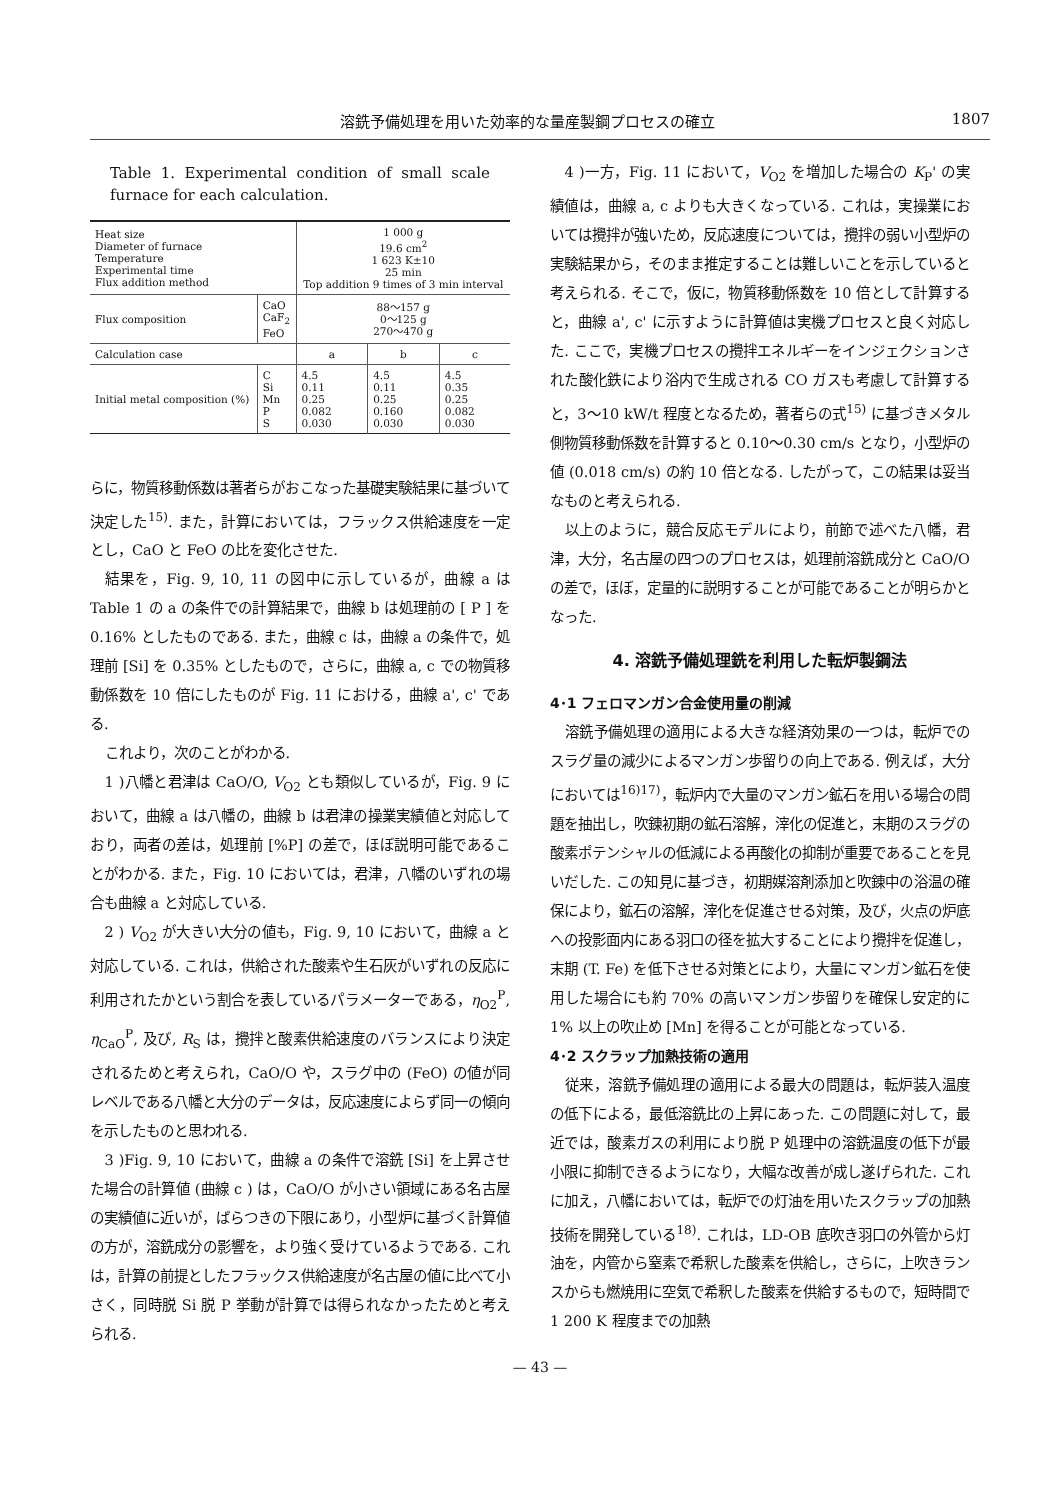溶銑予備処理を用いた効率的な量産製鋼プロセスの確立 1807
Table 1. Experimental condition of small scale furnace for each calculation.
| Heat size Diameter of furnace Temperature Experimental time Flux addition method | | 1 000 g 19.6 cm<sup>2</sup> 1 623 K±10 25 min Top addition 9 times of 3 min interval | | |
| Flux composition | CaO CaF<sub>2</sub> FeO | 88～157 g 0～125 g 270～470 g | | |
| Calculation case | | a | b | c |
| Initial metal composition (%) | C Si Mn P S | 4.5 0.11 0.25 0.082 0.030 | 4.5 0.11 0.25 0.160 0.030 | 4.5 0.35 0.25 0.082 0.030 |
らに，物質移動係数は著者らがおこなった基礎実験結果に基づいて決定した<sup>15)</sup>. また，計算においては，フラックス供給速度を一定とし，CaO と FeO の比を変化させた.
結果を，Fig. 9, 10, 11 の図中に示しているが，曲線 a は Table 1 の a の条件での計算結果で，曲線 b は処理前の [ P ] を 0.16% としたものである. また，曲線 c は，曲線 a の条件で，処理前 [Si] を 0.35% としたもので，さらに，曲線 a, c での物質移動係数を 10 倍にしたものが Fig. 11 における，曲線 a', c' である.
これより，次のことがわかる.
1 )八幡と君津は CaO/O, V<sub>O2</sub> とも類似しているが，Fig. 9 において，曲線 a は八幡の，曲線 b は君津の操業実績値と対応しており，両者の差は，処理前 [%P] の差で，ほぼ説明可能であることがわかる. また，Fig. 10 においては，君津，八幡のいずれの場合も曲線 a と対応している.
2 ) V<sub>O2</sub> が大きい大分の値も，Fig. 9, 10 において，曲線 a と対応している. これは，供給された酸素や生石灰がいずれの反応に利用されたかという割合を表しているパラメーターである，η<sub>O2</sub><sup>P</sup>, η<sub>CaO</sub><sup>P</sup>, 及び, R<sub>S</sub> は，攪拌と酸素供給速度のバランスにより決定されるためと考えられ，CaO/O や，スラグ中の (FeO) の値が同レベルである八幡と大分のデータは，反応速度によらず同一の傾向を示したものと思われる.
3 )Fig. 9, 10 において，曲線 a の条件で溶銑 [Si] を上昇させた場合の計算値 (曲線 c ) は，CaO/O が小さい領域にある名古屋の実績値に近いが，ばらつきの下限にあり，小型炉に基づく計算値の方が，溶銑成分の影響を，より強く受けているようである. これは，計算の前提としたフラックス供給速度が名古屋の値に比べて小さく，同時脱 Si 脱 P 挙動が計算では得られなかったためと考えられる.
4 )一方，Fig. 11 において，V<sub>O2</sub> を増加した場合の K<sub>P</sub>' の実績値は，曲線 a, c よりも大きくなっている. これは，実操業においては攪拌が強いため，反応速度については，攪拌の弱い小型炉の実験結果から，そのまま推定することは難しいことを示していると考えられる. そこで，仮に，物質移動係数を 10 倍として計算すると，曲線 a', c' に示すように計算値は実機プロセスと良く対応した. ここで，実機プロセスの攪拌エネルギーをインジェクションされた酸化鉄により浴内で生成される CO ガスも考慮して計算すると，3～10 kW/t 程度となるため，著者らの式<sup>15)</sup> に基づきメタル側物質移動係数を計算すると 0.10～0.30 cm/s となり，小型炉の値 (0.018 cm/s) の約 10 倍となる. したがって，この結果は妥当なものと考えられる.
以上のように，競合反応モデルにより，前節で述べた八幡，君津，大分，名古屋の四つのプロセスは，処理前溶銑成分と CaO/O の差で，ほぼ，定量的に説明することが可能であることが明らかとなった.
4. 溶銑予備処理銑を利用した転炉製鋼法
4･1 フェロマンガン合金使用量の削減
溶銑予備処理の適用による大きな経済効果の一つは，転炉でのスラグ量の減少によるマンガン歩留りの向上である. 例えば，大分においては<sup>16)17)</sup>，転炉内で大量のマンガン鉱石を用いる場合の問題を抽出し，吹錬初期の鉱石溶解，滓化の促進と，末期のスラグの酸素ポテンシャルの低減による再酸化の抑制が重要であることを見いだした. この知見に基づき，初期媒溶剤添加と吹錬中の浴温の確保により，鉱石の溶解，滓化を促進させる対策，及び，火点の炉底への投影面内にある羽口の径を拡大することにより攪拌を促進し，末期 (T. Fe) を低下させる対策とにより，大量にマンガン鉱石を使用した場合にも約 70% の高いマンガン歩留りを確保し安定的に 1% 以上の吹止め [Mn] を得ることが可能となっている.
4･2 スクラップ加熱技術の適用
従来，溶銑予備処理の適用による最大の問題は，転炉装入温度の低下による，最低溶銑比の上昇にあった. この問題に対して，最近では，酸素ガスの利用により脱 P 処理中の溶銑温度の低下が最小限に抑制できるようになり，大幅な改善が成し遂げられた. これに加え，八幡においては，転炉での灯油を用いたスクラップの加熱技術を開発している<sup>18)</sup>. これは，LD-OB 底吹き羽口の外管から灯油を，内管から窒素で希釈した酸素を供給し，さらに，上吹きランスからも燃焼用に空気で希釈した酸素を供給するもので，短時間で 1 200 K 程度までの加熱
— 43 —